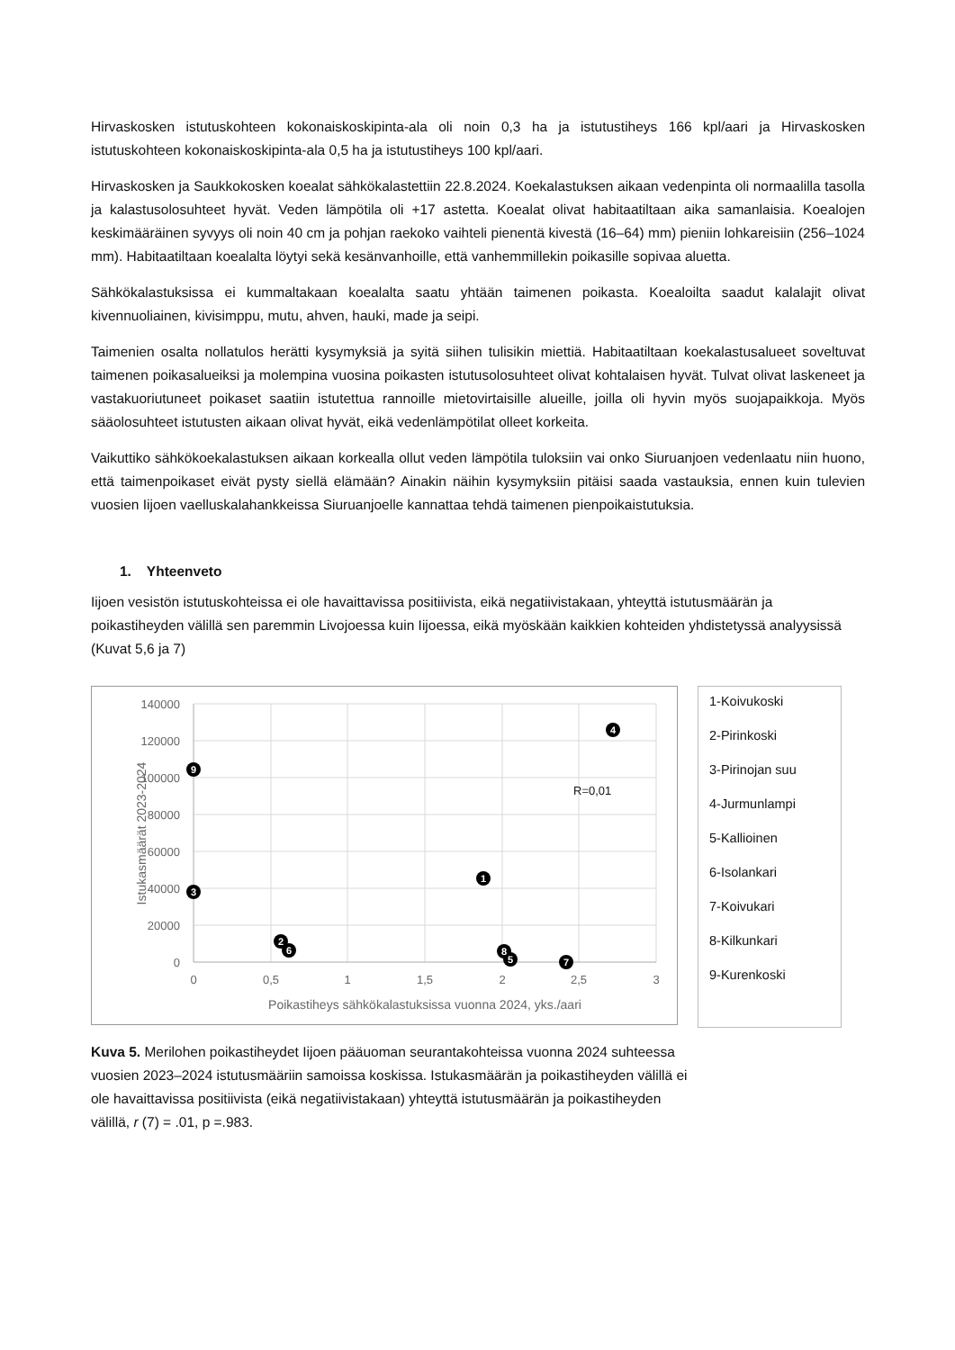Hirvaskosken istutuskohteen kokonaiskoskipinta-ala oli noin 0,3 ha ja istutustiheys 166 kpl/aari ja Hirvaskosken istutuskohteen kokonaiskoskipinta-ala 0,5 ha ja istutustiheys 100 kpl/aari.
Hirvaskosken ja Saukkokosken koealat sähkökalastettiin 22.8.2024. Koekalastuksen aikaan vedenpinta oli normaalilla tasolla ja kalastusolosuhteet hyvät. Veden lämpötila oli +17 astetta. Koealat olivat habitaatiltaan aika samanlaisia. Koealojen keskimääräinen syvyys oli noin 40 cm ja pohjan raekoko vaihteli pienentä kivestä (16–64) mm) pieniin lohkareisiin (256–1024 mm). Habitaatiltaan koealalta löytyi sekä kesänvanhoille, että vanhemmillekin poikasille sopivaa aluetta.
Sähkökalastuksissa ei kummaltakaan koealalta saatu yhtään taimenen poikasta. Koealoilta saadut kalalajit olivat kivennuoliainen, kivisimppu, mutu, ahven, hauki, made ja seipi.
Taimenien osalta nollatulos herätti kysymyksiä ja syitä siihen tulisikin miettiä. Habitaatiltaan koekalastusalueet soveltuvat taimenen poikasalueiksi ja molempina vuosina poikasten istutusolosuhteet olivat kohtalaisen hyvät. Tulvat olivat laskeneet ja vastakuoriutuneet poikaset saatiin istutettua rannoille mietovirtaisille alueille, joilla oli hyvin myös suojapaikkoja. Myös sääolosuhteet istutusten aikaan olivat hyvät, eikä vedenlämpötilat olleet korkeita.
Vaikuttiko sähkökoekalastuksen aikaan korkealla ollut veden lämpötila tuloksiin vai onko Siuruanjoen vedenlaatu niin huono, että taimenpoikaset eivät pysty siellä elämään? Ainakin näihin kysymyksiin pitäisi saada vastauksia, ennen kuin tulevien vuosien Iijoen vaelluskalahankkeissa Siuruanjoelle kannattaa tehdä taimenen pienpoikaistutuksia.
1. Yhteenveto
Iijoen vesistön istutuskohteissa ei ole havaittavissa positiivista, eikä negatiivistakaan, yhteyttä istutusmäärän ja poikastiheyden välillä sen paremmin Livojoessa kuin Iijoessa, eikä myöskään kaikkien kohteiden yhdistetyssä analyysissä (Kuvat 5,6 ja 7)
140000
120000
100000
80000
60000
40000
20000
0
0
0,5
1
1,5
2
2,5
3
Poikastiheys sähkökalastuksissa vuonna 2024, yks./aari
Istukasmäärät 2023-2024
R=0,01
1
2
3
4
5
6
7
8
9
1-Koivukoski
2-Pirinkoski
3-Pirinojan suu
4-Jurmunlampi
5-Kallioinen
6-Isolankari
7-Koivukari
8-Kilkunkari
9-Kurenkoski
Kuva 5. Merilohen poikastiheydet Iijoen pääuoman seurantakohteissa vuonna 2024 suhteessa vuosien 2023–2024 istutusmääriin samoissa koskissa. Istukasmäärän ja poikastiheyden välillä ei ole havaittavissa positiivista (eikä negatiivistakaan) yhteyttä istutusmäärän ja poikastiheyden välillä, r (7) = .01, p =.983.